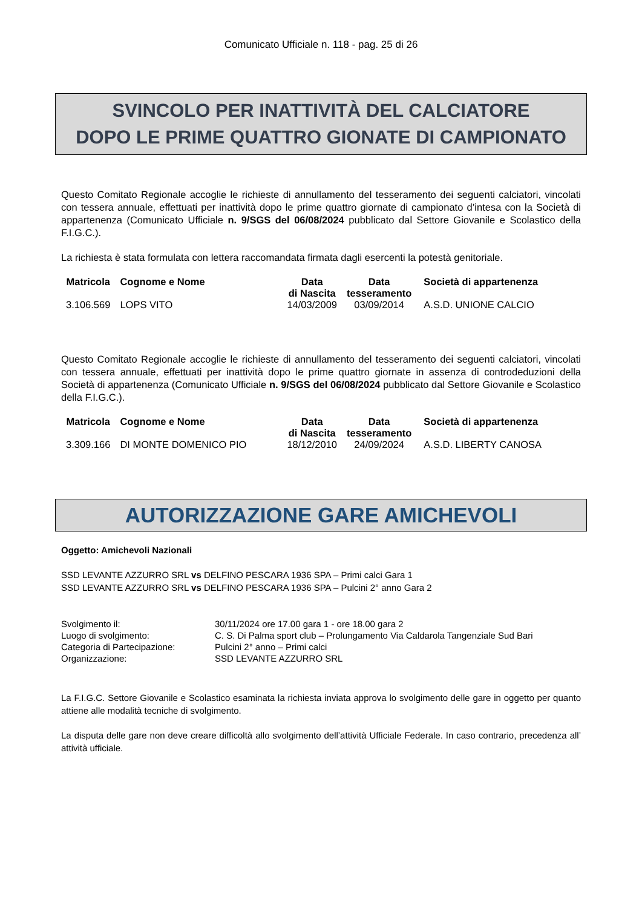Comunicato Ufficiale n. 118 - pag. 25 di 26
SVINCOLO PER INATTIVITÀ DEL CALCIATORE
DOPO LE PRIME QUATTRO GIONATE DI CAMPIONATO
Questo Comitato Regionale accoglie le richieste di annullamento del tesseramento dei seguenti calciatori, vincolati con tessera annuale, effettuati per inattività dopo le prime quattro giornate di campionato d’intesa con la Società di appartenenza (Comunicato Ufficiale n. 9/SGS del 06/08/2024 pubblicato dal Settore Giovanile e Scolastico della F.I.G.C.).
La richiesta è stata formulata con lettera raccomandata firmata dagli esercenti la potestà genitoriale.
| Matricola | Cognome e Nome | Data di Nascita | Data tesseramento | Società di appartenenza |
| --- | --- | --- | --- | --- |
| 3.106.569 | LOPS VITO | 14/03/2009 | 03/09/2014 | A.S.D. UNIONE CALCIO |
Questo Comitato Regionale accoglie le richieste di annullamento del tesseramento dei seguenti calciatori, vincolati con tessera annuale, effettuati per inattività dopo le prime quattro giornate in assenza di controdeduzioni della Società di appartenenza (Comunicato Ufficiale n. 9/SGS del 06/08/2024 pubblicato dal Settore Giovanile e Scolastico della F.I.G.C.).
| Matricola | Cognome e Nome | Data di Nascita | Data tesseramento | Società di appartenenza |
| --- | --- | --- | --- | --- |
| 3.309.166 | DI MONTE DOMENICO PIO | 18/12/2010 | 24/09/2024 | A.S.D. LIBERTY CANOSA |
AUTORIZZAZIONE GARE AMICHEVOLI
Oggetto: Amichevoli Nazionali
SSD LEVANTE AZZURRO SRL vs DELFINO PESCARA 1936 SPA – Primi calci Gara 1
SSD LEVANTE AZZURRO SRL vs DELFINO PESCARA 1936 SPA – Pulcini 2° anno Gara 2
| Svolgimento il: | 30/11/2024 ore 17.00 gara 1 - ore 18.00 gara 2 |
| Luogo di svolgimento: | C. S. Di Palma sport club – Prolungamento Via Caldarola Tangenziale Sud Bari |
| Categoria di Partecipazione: | Pulcini 2° anno – Primi calci |
| Organizzazione: | SSD LEVANTE AZZURRO SRL |
La F.I.G.C. Settore Giovanile e Scolastico esaminata la richiesta inviata approva lo svolgimento delle gare in oggetto per quanto attiene alle modalità tecniche di svolgimento.
La disputa delle gare non deve creare difficoltà allo svolgimento dell’attività Ufficiale Federale. In caso contrario, precedenza all’ attività ufficiale.